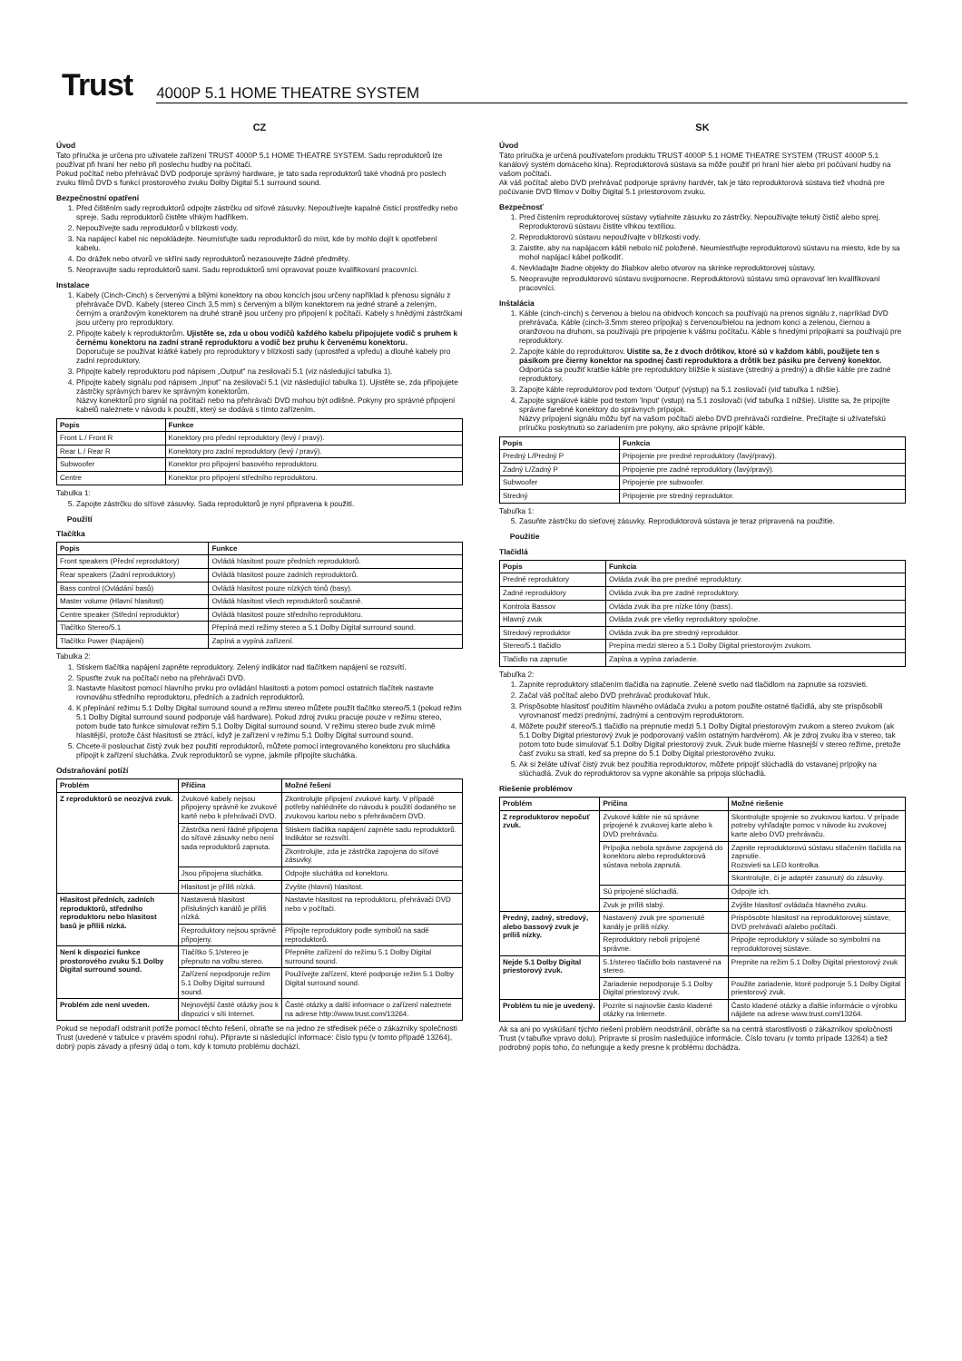Trust
4000P 5.1 HOME THEATRE SYSTEM
CZ
Úvod
Tato příručka je určena pro uživatele zařízení TRUST 4000P 5.1 HOME THEATRE SYSTEM. Sadu reproduktorů lze používat při hraní her nebo při poslechu hudby na počítači.
Pokud počítač nebo přehrávač DVD podporuje správný hardware, je tato sada reproduktorů také vhodná pro poslech zvuku filmů DVD s funkcí prostorového zvuku Dolby Digital 5.1 surround sound.
Bezpečnostní opatření
1. Před čištěním sady reproduktorů odpojte zástrčku od síťové zásuvky. Nepoužívejte kapalné čisticí prostředky nebo spreje. Sadu reproduktorů čistěte vlhkým hadříkem.
2. Nepoužívejte sadu reproduktorů v blízkosti vody.
3. Na napájecí kabel nic nepokládejte. Neumísťujte sadu reproduktorů do míst, kde by mohlo dojít k opotřebení kabelu.
4. Do drážek nebo otvorů ve skříni sady reproduktorů nezasouvejte žádné předměty.
5. Neopravujte sadu reproduktorů sami. Sadu reproduktorů smí opravovat pouze kvalifikovaní pracovníci.
Instalace
1. Kabely (Cinch-Cinch) s červenými a bílými konektory na obou koncích jsou určeny například k přenosu signálu z přehrávače DVD. Kabely (stereo Cinch 3,5 mm) s červeným a bílým konektorem na jedné straně a zeleným, černým a oranžovým konektorem na druhé straně jsou určeny pro připojení k počítači. Kabely s hnědými zástrčkami jsou určeny pro reproduktory.
2. Připojte kabely k reproduktorům. Ujistěte se, zda u obou vodičů každého kabelu připojujete vodič s pruhem k černému konektoru na zadní straně reproduktoru a vodič bez pruhu k červenému konektoru.
Doporučuje se používat krátké kabely pro reproduktory v blízkosti sady (uprostřed a vpředu) a dlouhé kabely pro zadní reproduktory.
3. Připojte kabely reproduktoru pod nápisem „Output" na zesilovači 5.1 (viz následující tabulka 1).
4. Připojte kabely signálu pod nápisem „Input" na zesilovači 5.1 (viz následující tabulka 1). Ujistěte se, zda připojujete zástrčky správných barev ke správným konektorům.
Názvy konektorů pro signál na počítači nebo na přehrávači DVD mohou být odlišné. Pokyny pro správné připojení kabelů naleznete v návodu k použití, který se dodává s tímto zařízením.
| Popis | Funkce |
| --- | --- |
| Front L / Front R | Konektory pro přední reproduktory (levý / pravý). |
| Rear L / Rear R | Konektory pro zadní reproduktory (levý / pravý). |
| Subwoofer | Konektor pro připojení basového reproduktoru. |
| Centre | Konektor pro připojení středního reproduktoru. |
Tabulka 1:
5. Zapojte zástrčku do síťové zásuvky. Sada reproduktorů je nyní připravena k použití.
Použití
Tlačítka
| Popis | Funkce |
| --- | --- |
| Front speakers (Přední reproduktory) | Ovládá hlasitost pouze předních reproduktorů. |
| Rear speakers (Zadní reproduktory) | Ovládá hlasitost pouze zadních reproduktorů. |
| Bass control (Ovládání basů) | Ovládá hlasitost pouze nízkých tónů (basy). |
| Master volume (Hlavní hlasitost) | Ovládá hlasitost všech reproduktorů současně. |
| Centre speaker (Střední reproduktor) | Ovládá hlasitost pouze středního reproduktoru. |
| Tlačítko Stereo/5.1 | Přepíná mezi režimy stereo a 5.1 Dolby Digital surround sound. |
| Tlačítko Power (Napájení) | Zapíná a vypíná zařízení. |
Tabulka 2:
1. Stiskem tlačítka napájení zapněte reproduktory. Zelený indikátor nad tlačítkem napájení se rozsvítí.
2. Spusťte zvuk na počítači nebo na přehrávači DVD.
3. Nastavte hlasitost pomocí hlavního prvku pro ovládání hlasitosti a potom pomocí ostatních tlačítek nastavte rovnováhu středního reproduktoru, předních a zadních reproduktorů.
4. K přepínání režimu 5.1 Dolby Digital surround sound a režimu stereo můžete použít tlačítko stereo/5.1 (pokud režim 5.1 Dolby Digital surround sound podporuje váš hardware). Pokud zdroj zvuku pracuje pouze v režimu stereo, potom bude tato funkce simulovat režim 5.1 Dolby Digital surround sound. V režimu stereo bude zvuk mírně hlasitější, protože část hlasitosti se ztrácí, když je zařízení v režimu 5.1 Dolby Digital surround sound.
5. Chcete-li poslouchat čistý zvuk bez použití reproduktorů, můžete pomocí integrovaného konektoru pro sluchátka připojit k zařízení sluchátka. Zvuk reproduktorů se vypne, jakmile připojíte sluchátka.
Odstraňování potíží
| Problém | Příčina | Možné řešení |
| --- | --- | --- |
| Z reproduktorů se neozývá zvuk. | Zvukové kabely nejsou připojeny správně ke zvukové kartě nebo k přehrávači DVD. | Zkontrolujte připojení zvukové karty. V případě potřeby nahlédněte do návodu k použití dodaného se zvukovou kartou nebo s přehrávačem DVD. |
| | Zástrčka není řádně připojena do síťové zásuvky nebo není sada reproduktorů zapnuta. | Stiskem tlačítka napájení zapněte sadu reproduktorů. Indikátor se rozsvítí. |
| | | Zkontrolujte, zda je zástrčka zapojena do síťové zásuvky. |
| | Jsou připojena sluchátka. | Odpojte sluchátka od konektoru. |
| | Hlasitost je příliš nízká. | Zvyšte (hlavní) hlasitost. |
| Hlasitost předních, zadních reproduktorů, středního reproduktoru nebo hlasitost basů je příliš nízká. | Nastavená hlasitost příslušných kanálů je příliš nízká. | Nastavte hlasitost na reproduktoru, přehrávači DVD nebo v počítači. |
| | Reproduktory nejsou správně připojeny. | Připojte reproduktory podle symbolů na sadě reproduktorů. |
| Není k dispozici funkce prostorového zvuku 5.1 Dolby Digital surround sound. | Tlačítko 5.1/stereo je přepnuto na volbu stereo. | Přepněte zařízení do režimu 5.1 Dolby Digital surround sound. |
| | Zařízení nepodporuje režim 5.1 Dolby Digital surround sound. | Používejte zařízení, které podporuje režim 5.1 Dolby Digital surround sound. |
| Problém zde není uveden. | Nejnovější časté otázky jsou k dispozici v síti Internet. | Časté otázky a další informace o zařízení naleznete na adrese http://www.trust.com/13264. |
Pokud se nepodaří odstranit potíže pomocí těchto řešení, obraťte se na jedno ze středisek péče o zákazníky společnosti Trust (uvedené v tabulce v pravém spodní rohu). Připravte si následující informace: číslo typu (v tomto případě 13264), dobrý popis závady a přesný údaj o tom, kdy k tomuto problému dochází.
SK
Úvod
Táto príručka je určená používateľom produktu TRUST 4000P 5.1 HOME THEATRE SYSTEM (TRUST 4000P 5.1 kanálový systém domáceho kina). Reproduktorová sústava sa môže použiť pri hraní hier alebo pri počúvaní hudby na vašom počítači.
Ak váš počítač alebo DVD prehrávač podporuje správny hardvér, tak je táto reproduktorová sústava tiež vhodná pre počúvanie DVD filmov v Dolby Digital 5.1 priestorovom zvuku.
Bezpečnosť
1. Pred čistením reproduktorovej sústavy vytiahnite zásuvku zo zástrčky. Nepoužívajte tekutý čistič alebo sprej. Reproduktorovú sústavu čistite vlhkou textíliou.
2. Reproduktorovú sústavu nepoužívajte v blízkosti vody.
3. Zaistite, aby na napájacom kábli nebolo nič položené. Neumiestňujte reproduktorovú sústavu na miesto, kde by sa mohol napájací kábel poškodiť.
4. Nevkladajte žiadne objekty do žliabkov alebo otvorov na skrinke reproduktorovej sústavy.
5. Neopravujte reproduktorovú sústavu svojpomocne. Reproduktorovú sústavu smú opravovať len kvalifikovaní pracovníci.
Inštalácia
1. Káble (cinch-cinch) s červenou a bielou na obidvoch koncoch sa používajú na prenos signálu z, napríklad DVD prehrávača. Káble (cinch-3.5mm stereo prípojka) s červenou/bielou na jednom konci a zelenou, čiernou a oranžovou na druhom, sa používajú pre pripojenie k vášmu počítaču. Káble s hnedými prípojkami sa používajú pre reproduktory.
2. Zapojte káble do reproduktorov. Uistite sa, že z dvoch drôtikov, ktoré sú v každom kábli, použijete ten s pásikom pre čierny konektor na spodnej časti reproduktora a drôtik bez pásiku pre červený konektor.
Odporúča sa použiť kratšie káble pre reproduktory bližšie k sústave (stredný a predný) a dlhšie káble pre zadné reproduktory.
3. Zapojte káble reproduktorov pod textom 'Output' (výstup) na 5.1 zosilovači (viď tabuľka 1 nižšie).
4. Zapojte signálové káble pod textom 'Input' (vstup) na 5.1 zosilovači (viď tabuľka 1 nižšie). Uistite sa, že pripojíte správne farebné konektory do správnych prípojok.
Názvy prípojení signálu môžu byť na vašom počítači alebo DVD prehrávači rozdielne. Prečítajte si užívateľskú príručku poskytnutú so zariadením pre pokyny, ako správne pripojiť káble.
| Popis | Funkcia |
| --- | --- |
| Predný L/Predný P | Pripojenie pre predné reproduktory (ľavý/pravý). |
| Zadný L/Zadný P | Pripojenie pre zadné reproduktory (ľavý/pravý). |
| Subwoofer | Pripojenie pre subwoofer. |
| Stredný | Pripojenie pre stredný reproduktor. |
Tabuľka 1:
5. Zasuňte zástrčku do sieťovej zásuvky. Reproduktorová sústava je teraz pripravená na použitie.
Použitie
Tlačidlá
| Popis | Funkcia |
| --- | --- |
| Predné reproduktory | Ovláda zvuk iba pre predné reproduktory. |
| Zadné reproduktory | Ovláda zvuk iba pre zadné reproduktory. |
| Kontrola Bassov | Ovláda zvuk iba pre nízke tóny (bass). |
| Hlavný zvuk | Ovláda zvuk pre všetky reproduktory spoločne. |
| Stredový reproduktor | Ovláda zvuk iba pre stredný reproduktor. |
| Stereo/5.1 tlačidlo | Prepína medzi stereo a 5.1 Dolby Digital priestorovým zvukom. |
| Tlačidlo na zapnutie | Zapína a vypína zariadenie. |
Tabuľka 2:
1. Zapnite reproduktory stlačením tlačidla na zapnutie. Zelené svetlo nad tlačidlom na zapnutie sa rozsvieti.
2. Začal váš počítač alebo DVD prehrávač produkovať hluk.
3. Prispôsobte hlasitosť použitím hlavného ovládača zvuku a potom použite ostatné tlačidlá, aby ste prispôsobili vyrovnanosť medzi prednými, zadnými a centrovým reproduktorom.
4. Môžete použiť stereo/5.1 tlačidlo na prepnutie medzi 5.1 Dolby Digital priestorovým zvukom a stereo zvukom (ak 5.1 Dolby Digital priestorový zvuk je podporovaný vaším ostatným hardvérom). Ak je zdroj zvuku iba v stereo, tak potom toto bude simulovať 5.1 Dolby Digital priestorový zvuk. Zvuk bude mierne hlasnejší v stereo režime, pretože časť zvuku sa stratí, keď sa prepne do 5.1 Dolby Digital priestorového zvuku.
5. Ak si želáte užívať čistý zvuk bez použitia reproduktorov, môžete pripojiť slúchadlá do vstavanej prípojky na slúchadlá. Zvuk do reproduktorov sa vypne akonáhle sa pripoja slúchadlá.
Riešenie problémov
| Problém | Príčina | Možné riešenie |
| --- | --- | --- |
| Z reproduktorov nepočuť zvuk. | Zvukové káble nie sú správne pripojené k zvukovej karte alebo k DVD prehrávaču. | Skontrolujte spojenie so zvukovou kartou. V prípade potreby vyhľadajte pomoc v návode ku zvukovej karte alebo DVD prehrávaču. |
| | Prípojka nebola správne zapojená do konektoru alebo reproduktorová sústava nebola zapnutá. | Zapnite reproduktorovú sústavu stlačením tlačidla na zapnutie. Rozsvieti sa LED kontrolka. |
| | | Skontrolujte, či je adaptér zasunutý do zásuvky. |
| | Sú pripojené slúchadlá. | Odpojte ich. |
| | Zvuk je príliš slabý. | Zvýšte hlasitosť ovládača hlavného zvuku. |
| Predný, zadný, stredový, alebo bassový zvuk je príliš nízky. | Nastavený zvuk pre spomenuté kanály je príliš nízky. | Prispôsobte hlasitosť na reproduktorovej sústave, DVD prehrávači a/alebo počítači. |
| | Reproduktory neboli pripojené správne. | Pripojte reproduktory v súlade so symbolmi na reproduktorovej sústave. |
| Nejde 5.1 Dolby Digital priestorový zvuk. | 5.1/stereo tlačidlo bolo nastavené na stereo. | Prepnite na režim 5.1 Dolby Digital priestorový zvuk |
| | Zariadenie nepodporuje 5.1 Dolby Digital priestorový zvuk. | Použite zariadenie, ktoré podporuje 5.1 Dolby Digital priestorový zvuk. |
| Problém tu nie je uvedený. | Pozrite si najnovšie často kladené otázky na Internete. | Často kladené otázky a ďalšie informácie o výrobku nájdete na adrese www.trust.com/13264. |
Ak sa ani po vyskúšaní týchto riešení problém neodstránil, obráťte sa na centrá starostlivosti o zákazníkov spoločnosti Trust (v tabuľke vpravo dolu). Pripravte si prosím nasledujúce informácie. Číslo tovaru (v tomto prípade 13264) a tiež podrobný popis toho, čo nefunguje a kedy presne k problému dochádza.